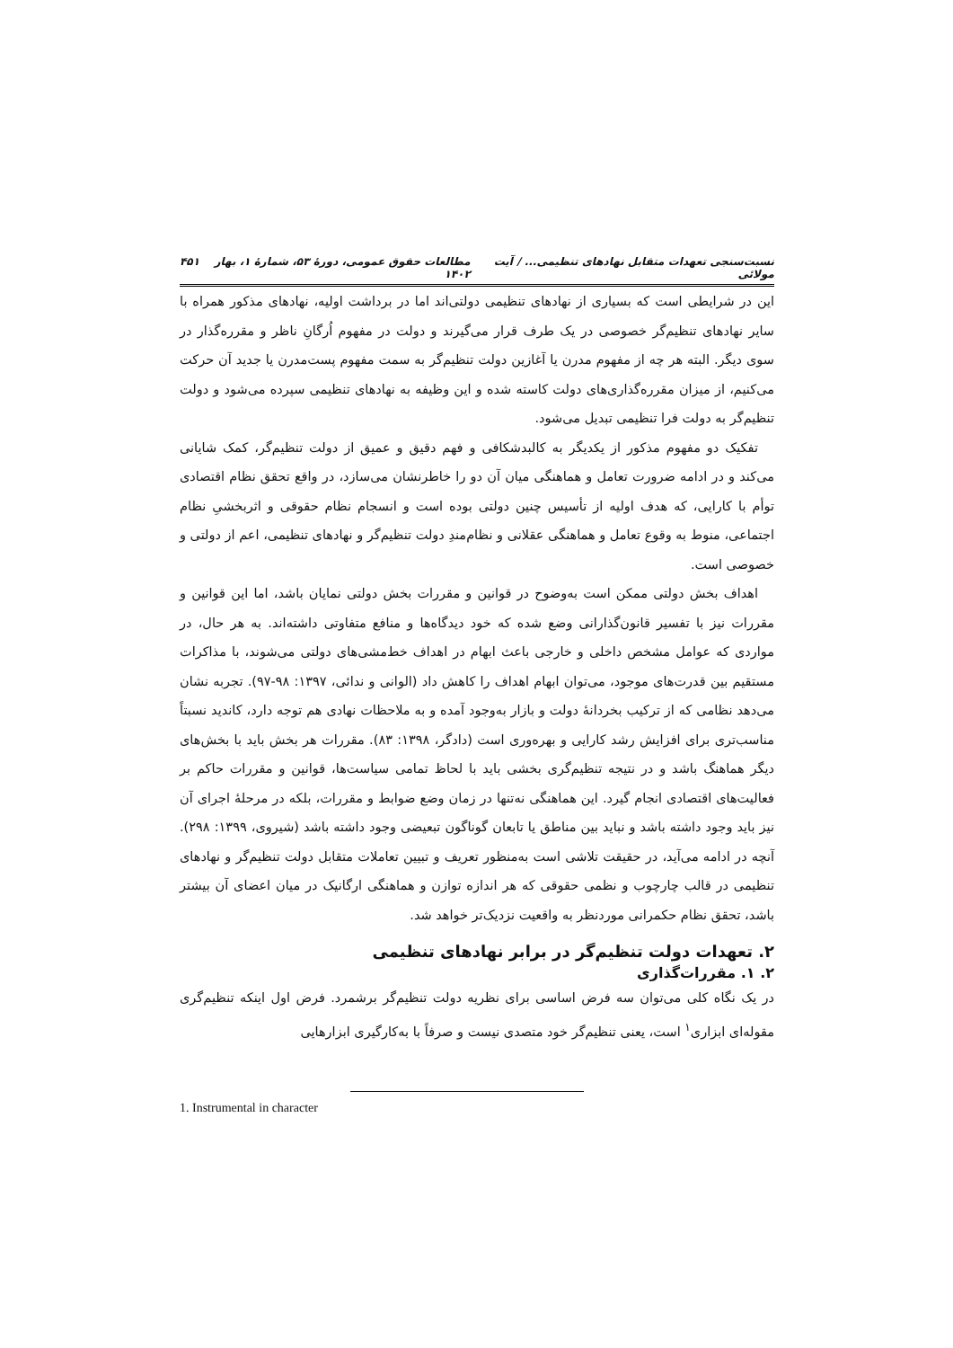نسبت‌سنجی تعهدات متقابل نهادهای تنظیمی... / آیت مولائی مطالعات حقوق عمومی، دورۀ ۵۳، شمارۀ ۱، بهار ۱۴۰۲ ۴۵۱
این در شرایطی است که بسیاری از نهادهای تنظیمی دولتی‌اند اما در برداشت اولیه، نهادهای مذکور همراه با سایر نهادهای تنظیم‌گر خصوصی در یک طرف قرار می‌گیرند و دولت در مفهوم اُرگانِ ناظر و مقرره‌گذار در سوی دیگر. البته هر چه از مفهوم مدرن یا آغازین دولت تنظیم‌گر به سمت مفهوم پست‌مدرن یا جدید آن حرکت می‌کنیم، از میزان مقرره‌گذاری‌های دولت کاسته شده و این وظیفه به نهادهای تنظیمی سپرده می‌شود و دولت تنظیم‌گر به دولت فرا تنظیمی تبدیل می‌شود.
تفکیک دو مفهوم مذکور از یکدیگر به کالبدشکافی و فهم دقیق و عمیق از دولت تنظیم‌گر، کمک شایانی می‌کند و در ادامه ضرورت تعامل و هماهنگی میان آن دو را خاطرنشان می‌سازد، در واقع تحقق نظام اقتصادی توأم با کارایی، که هدف اولیه از تأسیس چنین دولتی بوده است و انسجام نظام حقوقی و اثربخشیِ نظام اجتماعی، منوط به وقوع تعامل و هماهنگی عقلانی و نظام‌مندِ دولت تنظیم‌گر و نهادهای تنظیمی، اعم از دولتی و خصوصی است.
اهداف بخش دولتی ممکن است به‌وضوح در قوانین و مقررات بخش دولتی نمایان باشد، اما این قوانین و مقررات نیز با تفسیر قانون‌گذارانی وضع شده که خود دیدگاه‌ها و منافع متفاوتی داشته‌اند. به هر حال، در مواردی که عوامل مشخص داخلی و خارجی باعث ابهام در اهداف خط‌مشی‌های دولتی می‌شوند، با مذاکرات مستقیم بین قدرت‌های موجود، می‌توان ابهام اهداف را کاهش داد (الوانی و ندائی، ۱۳۹۷: ۹۸-۹۷). تجربه نشان می‌دهد نظامی که از ترکیب بخردانۀ دولت و بازار به‌وجود آمده و به ملاحظات نهادی هم توجه دارد، کاندید نسبتاً مناسب‌تری برای افزایش رشد کارایی و بهره‌وری است (دادگر، ۱۳۹۸: ۸۳). مقررات هر بخش باید با بخش‌های دیگر هماهنگ باشد و در نتیجه تنظیم‌گری بخشی باید با لحاظ تمامی سیاست‌ها، قوانین و مقررات حاکم بر فعالیت‌های اقتصادی انجام گیرد. این هماهنگی نه‌تنها در زمان وضع ضوابط و مقررات، بلکه در مرحلۀ اجرای آن نیز باید وجود داشته باشد و نباید بین مناطق یا تابعان گوناگون تبعیضی وجود داشته باشد (شیروی، ۱۳۹۹: ۲۹۸). آنچه در ادامه می‌آید، در حقیقت تلاشی است به‌منظور تعریف و تبیین تعاملات متقابل دولت تنظیم‌گر و نهادهای تنظیمی در قالب چارچوب و نظمی حقوقی که هر اندازه توازن و هماهنگی ارگانیک در میان اعضای آن بیشتر باشد، تحقق نظام حکمرانی موردنظر به واقعیت نزدیک‌تر خواهد شد.
۲. تعهدات دولت تنظیم‌گر در برابر نهادهای تنظیمی
۲. ۱. مقررات‌گذاری
در یک نگاه کلی می‌توان سه فرض اساسی برای نظریه دولت تنظیم‌گر برشمرد. فرض اول اینکه تنظیم‌گری مقوله‌ای ابزاری<sup>۱</sup> است، یعنی تنظیم‌گر خود متصدی نیست و صرفاً با به‌کارگیری ابزارهایی
1. Instrumental in character